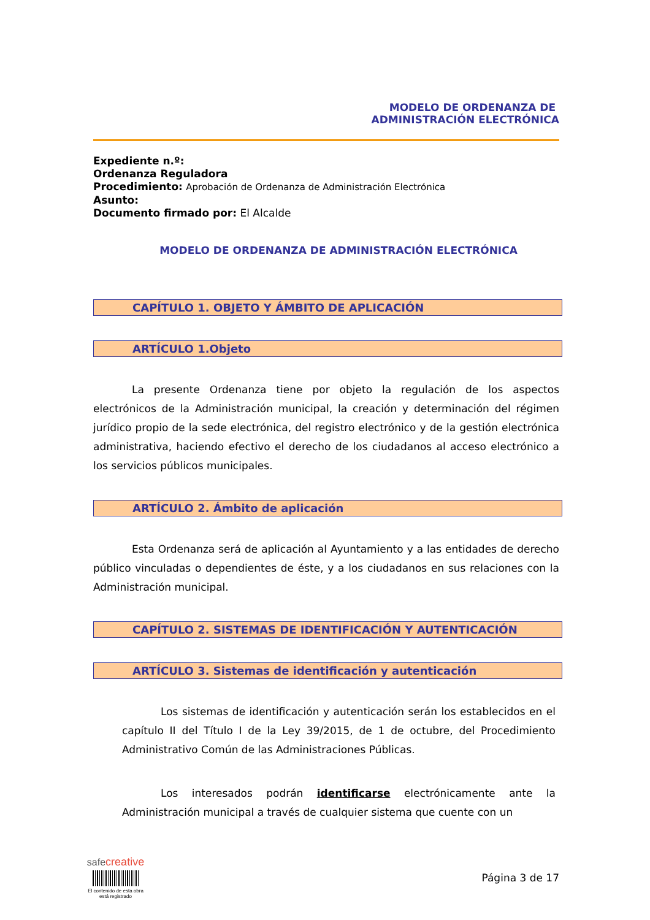MODELO DE ORDENANZA DE
ADMINISTRACIÓN ELECTRÓNICA
Expediente n.º:
Ordenanza Reguladora
Procedimiento: Aprobación de Ordenanza de Administración Electrónica
Asunto:
Documento firmado por: El Alcalde
MODELO DE ORDENANZA DE ADMINISTRACIÓN ELECTRÓNICA
CAPÍTULO 1. OBJETO Y ÁMBITO DE APLICACIÓN
ARTÍCULO 1.Objeto
La presente Ordenanza tiene por objeto la regulación de los aspectos electrónicos de la Administración municipal, la creación y determinación del régimen jurídico propio de la sede electrónica, del registro electrónico y de la gestión electrónica administrativa, haciendo efectivo el derecho de los ciudadanos al acceso electrónico a los servicios públicos municipales.
ARTÍCULO 2. Ámbito de aplicación
Esta Ordenanza será de aplicación al Ayuntamiento y a las entidades de derecho público vinculadas o dependientes de éste, y a los ciudadanos en sus relaciones con la Administración municipal.
CAPÍTULO 2. SISTEMAS DE IDENTIFICACIÓN Y AUTENTICACIÓN
ARTÍCULO 3. Sistemas de identificación y autenticación
Los sistemas de identificación y autenticación serán los establecidos en el capítulo II del Título I de la Ley 39/2015, de 1 de octubre, del Procedimiento Administrativo Común de las Administraciones Públicas.
Los interesados podrán identificarse electrónicamente ante la Administración municipal a través de cualquier sistema que cuente con un
safe creative
El contenido de esta obra
está registrado
Página 3 de 17